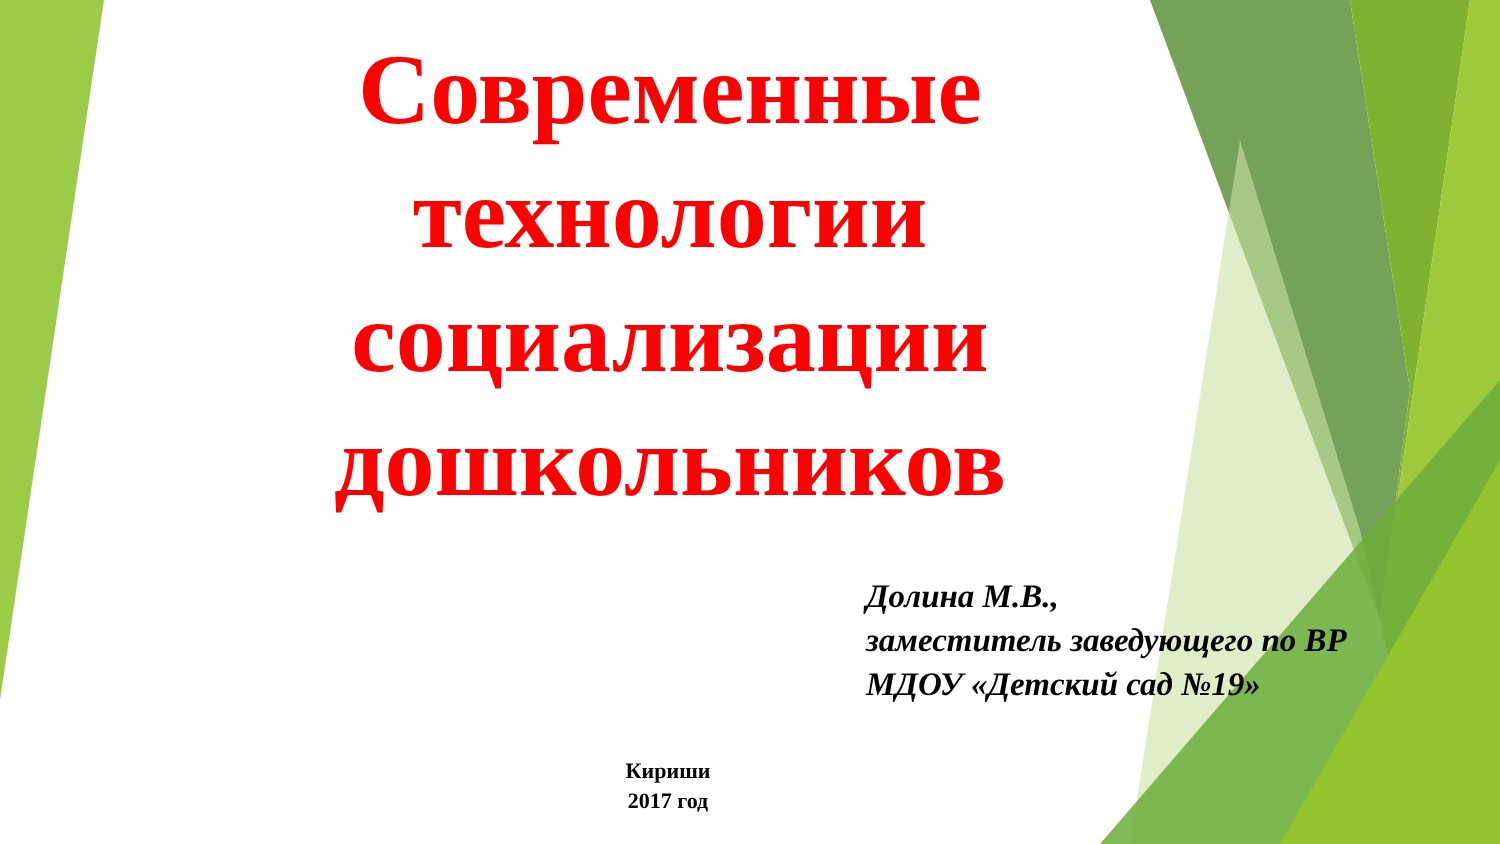Современные
технологии
социализации
дошкольников
Долина М.В.,
заместитель заведующего по ВР
МДОУ «Детский сад №19»
Кириши
2017 год